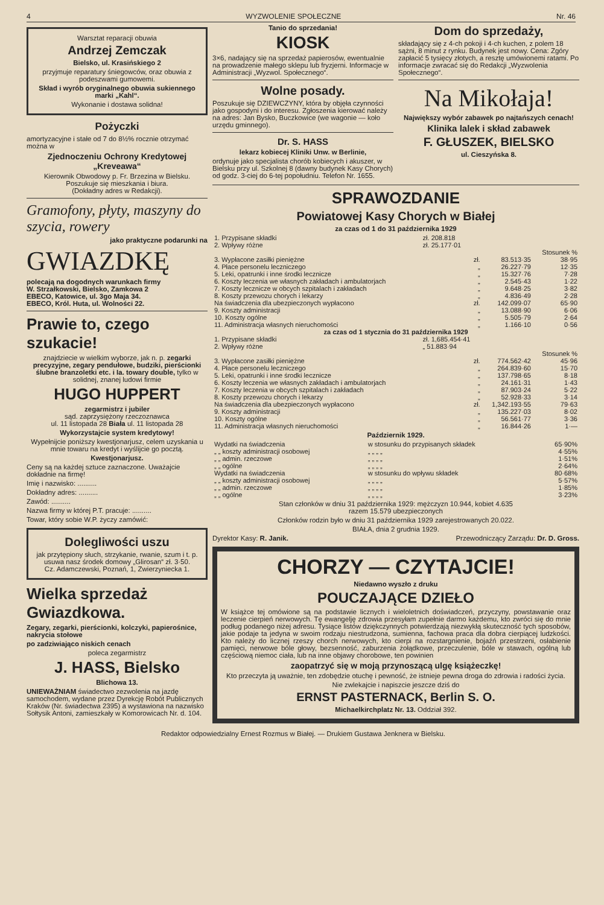4 WYZWOLENIE SPOŁECZNE Nr. 46
Warsztat reparacji obuwia
Andrzej Zemczak
Bielsko, ul. Krasińskiego 2
przyjmuje reparatury śniegowców, oraz obuwia z podeszwami gumowemi.
Skład i wyrób oryginalnego obuwia sukiennego marki „Kahl“.
Wykonanie i dostawa solidna!
Pożyczki
amortyzacyjne i stałe od 7 do 8½% rocznie otrzymać można w
Zjednoczeniu Ochrony Kredytowej „Kreveawa“
Kierownik Obwodowy p. Fr. Brzezina w Bielsku.
Poszukuje się mieszkania i biura.
(Dokładny adres w Redakcji).
Gramofony, płyty, maszyny do szycia, rowery
jako praktyczne podarunki na
GWIAZDKĘ
polecają na dogodnych warunkach firmy
W. Strzałkowski, Bielsko, Zamkowa 2
EBECO, Katowice, ul. 3go Maja 34.
EBECO, Król. Huta, ul. Wolności 22.
Prawie to, czego szukacie!
znajdziecie w wielkim wyborze, jak n. p. zegarki precyzyjne, zegary pendułowe, budziki, pierścionki ślubne branzoletki etc. i Ia. towary double, tylko w solidnej, znanej ludowi firmie
HUGO HUPPERT
zegarmistrz i jubiler
sąd. zaprzysiężony rzeczoznawca
ul. 11 listopada 28 Biała ul. 11 listopada 28
Wykorzystajcie system kredytowy!
Wypełnijcie poniższy kwestjonarjusz, celem uzyskania u mnie towaru na kredyt i wyślijcie go pocztą.
Kwestjonarjusz.
Ceny są na każdej sztuce zaznaczone. Uważajcie dokładnie na firmę!
Imię i nazwisko: ..........
Dokładny adres: ..........
Zawód: ..........
Nazwa firmy w której P.T. pracuje: ..........
Towar, który sobie W.P. życzy zamówić:
Dolegliwości uszu
jak przytępiony słuch, strzykanie, rwanie, szum i t. p. usuwa nasz środek domowy „Glirosan“ zł. 3·50.
Cz. Adamczewski, Poznań, 1, Zwierzyniecka 1.
Wielka sprzedaż Gwiazdkowa.
Zegary, zegarki, pierścionki, kolczyki, papierośnice, nakrycia stołowe
po zadziwiająco niskich cenach
poleca zegarmistrz
J. HASS, Bielsko
Blichowa 13.
UNIEWAŻNIAM świadectwo zezwolenia na jazdę samochodem, wydane przez Dyrekcję Robót Publicznych Kraków (Nr. świadectwa 2395) a wystawiona na nazwisko Sołtysik Antoni, zamieszkały w Komorowicach Nr. d. 104.
Tanio do sprzedania!
KIOSK
3×6, nadający się na sprzedaż papierosów, ewentualnie na prowadzenie małego sklepu lub fryzjerni. Informacje w Administracji „Wyzwol. Społecznego“.
Wolne posady.
Poszukuje się DZIEWCZYNY, która by objęła czynności jako gospodyni i do interesu. Zgłoszenia kierować należy na adres: Jan Bysko, Buczkowice (we wagonie — koło urzędu gminnego).
Dr. S. HASS
lekarz kobiecej Kliniki Unw. w Berlinie,
ordynuje jako specjalista chorób kobiecych i akuszer, w Bielsku przy ul. Szkolnej 8 (dawny budynek Kasy Chorych) od godz. 3-ciej do 6-tej popołudniu. Telefon Nr. 1655.
Dom do sprzedaży,
składający się z 4-ch pokoji i 4-ch kuchen, z polem 18 sążni, 8 minut z rynku. Budynek jest nowy. Cena: Zgóry zapłacić 5 tysięcy złotych, a resztę umówionemi ratami. Po informacje zwracać się do Redakcji „Wyzwolenia Społecznego“.
Na Mikołaja!
Największy wybór zabawek po najtańszych cenach!
Klinika lalek i skład zabawek
F. GŁUSZEK, BIELSKO
ul. Cieszyńska 8.
SPRAWOZDANIE
Powiatowej Kasy Chorych w Białej
za czas od 1 do 31 października 1929
| 1. Przypisane składki | zł. 208.818 | | |
| 2. Wpływy różne | zł. 25.177·01 | | |
| | | | Stosunek % |
| 3. Wypłacone zasiłki pieniężne | zł. | 83.513·35 | 38·95 |
| 4. Płace personelu leczniczego | „ | 26.227·79 | 12·35 |
| 5. Leki, opatrunki i inne środki lecznicze | „ | 15.327·76 | 7·28 |
| 6. Koszty leczenia we własnych zakładach i ambulatorjach | „ | 2.545·43 | 1·22 |
| 7. Koszty lecznicze w obcych szpitalach i zakładach | „ | 9.648·25 | 3·82 |
| 8. Koszty przewozu chorych i lekarzy | „ | 4.836·49 | 2·28 |
| Na świadczenia dla ubezpieczonych wypłacono | zł. | 142.099·07 | 65·90 |
| 9. Koszty administracji | „ | 13.088·90 | 6·06 |
| 10. Koszty ogólne | „ | 5.505·79 | 2·64 |
| 11. Administracja własnych nieruchomości | „ | 1.166·10 | 0·56 |
| za czas od 1 stycznia do 31 października 1929 | | | |
| 1. Przypisane składki | zł. 1,685.454·41 | | |
| 2. Wpływy różne | „ 51.883·94 | | |
| | | | Stosunek % |
| 3. Wypłacone zasiłki pieniężne | zł. | 774.562·42 | 45·96 |
| 4. Płace personelu leczniczego | „ | 264.839·60 | 15·70 |
| 5. Leki, opatrunki i inne środki lecznicze | „ | 137.798·65 | 8·18 |
| 6. Koszty leczenia we własnych zakładach i ambulatorjach | „ | 24.161·31 | 1·43 |
| 7. Koszty leczenia w obcych szpitalach i zakładach | „ | 87.903·24 | 5·22 |
| 8. Koszty przewozu chorych i lekarzy | „ | 52.928·33 | 3·14 |
| Na świadczenia dla ubezpieczonych wypłacono | zł. | 1,342.193·55 | 79·63 |
| 9. Koszty administracji | „ | 135.227·03 | 8·02 |
| 10. Koszty ogólne | „ | 56.561·77 | 3·36 |
| 11. Administracja własnych nieruchomości | „ | 16.844·26 | 1·— |
Październik 1929.
| Wydatki na świadczenia | w stosunku do przypisanych składek | 65·90% |
| „ „ koszty administracji osobowej | „ „ „ „ | 4·55% |
| „ „ admin. rzeczowe | „ „ „ „ | 1·51% |
| „ „ ogólne | „ „ „ „ | 2·64% |
| Wydatki na świadczenia | w stosunku do wpływu składek | 80·68% |
| „ „ koszty administracji osobowej | „ „ „ „ | 5·57% |
| „ „ admin. rzeczowe | „ „ „ „ | 1·85% |
| „ „ ogólne | „ „ „ „ | 3·23% |
Stan członków w dniu 31 października 1929: mężczyzn 10.944, kobiet 4.635
razem 15.579 ubezpieczonych
Członków rodzin było w dniu 31 października 1929 zarejestrowanych 20.022.
BIAŁA, dnia 2 grudnia 1929.
Dyrektor Kasy: R. Janik. Przewodniczący Zarządu: Dr. D. Gross.
CHORZY — CZYTAJCIE!
Niedawno wyszło z druku
POUCZAJĄCE DZIEŁO
W książce tej omówione są na podstawie licznych i wieloletnich doświadczeń, przyczyny, powstawanie oraz leczenie cierpień nerwowych. Tę ewangelję zdrowia przesyłam zupełnie darmo każdemu, kto zwróci się do mnie podług podanego niżej adresu. Tysiące listów dziękczynnych potwierdzają niezwykłą skuteczność tych sposobów, jakie podaje ta jedyna w swoim rodzaju niestrudzona, sumienna, fachowa praca dla dobra cierpiącej ludzkości. Kto należy do licznej rzeszy chorch nerwowych, kto cierpi na rozstargnienie, bojaźń przestrzeni, osłabienie pamięci, nerwowe bóle głowy, bezsenność, zaburzenia żołądkowe, przeczulenie, bóle w stawach, ogólną lub częściową niemoc ciała, lub na inne objawy chorobowe, ten powinien
zaopatrzyć się w moją przynoszącą ulgę książeczkę!
Kto przeczyta ją uważnie, ten zdobędzie otuchę i pewność, że istnieje pewna droga do zdrowia i radości życia.
Nie zwlekajcie i napiszcie jeszcze dziś do
ERNST PASTERNACK, Berlin S. O.
Michaelkirchplatz Nr. 13. Oddział 392.
Redaktor odpowiedzialny Ernest Rozmus w Białej. — Drukiem Gustawa Jenknera w Bielsku.